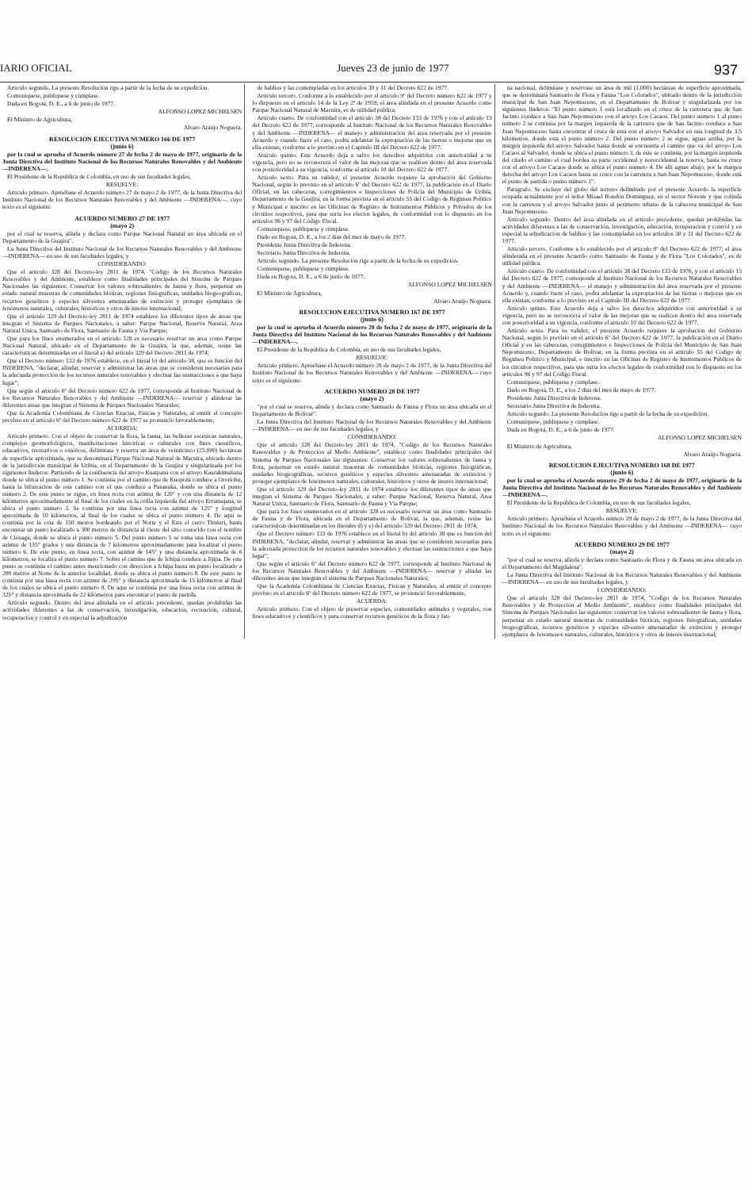IARIO OFICIAL Jueves 23 de junio de 1977 937
Artículo segundo. La presente Resolución rige a partir de la fecha de su expedición.
Comuníquese, publíquese y cúmplase.
Dada en Bogotá, D. E., a 6 de junio de 1977.
ALFONSO LOPEZ MICHELSEN
El Ministro de Agricultura,
Alvaro Araújo Noguera.
RESOLUCION EJECUTIVA NUMERO 166 DE 1977
(junio 6)
por la cual se aprueba el Acuerdo número 27 de fecha 2 de mayo de 1977, originario de la Junta Directiva del Instituto Nacional de los Recursos Naturales Renovables y del Ambiente —INDERENA—.
El Presidente de la República de Colombia, en uso de sus facultades legales,
RESUELVE:
Artículo primero. Apruébase el Acuerdo número 27 de mayo 2 de 1977, de la Junta Directiva del Instituto Nacional de los Recursos Naturales Renovables y del Ambiente —INDERENA—, cuyo texto es el siguiente:
ACUERDO NUMERO 27 DE 1977
(mayo 2)
por el cual se reserva, alinda y declara como Parque Nacional Natural un área ubicada en el Departamento de la Guajira".
La Junta Directiva del Instituto Nacional de los Recursos Naturales Renovables y del Ambiente —INDERENA— en uso de sus facultades legales, y
CONSIDERANDO:
Que el artículo 328 del Decreto-ley 2811 de 1974, "Código de los Recursos Naturales Renovables y del Ambiente, establece como finalidades principales del Sistema de Parques Nacionales las siguientes: Conservar los valores sobresalientes de fauna y flora, perpetuar en estado natural muestras de comunidades bióticas, regiones fisiográficas, unidades biogeográficas, recursos genéticos y especies silvestres amenazadas de extinción y proteger ejemplares de fenómenos naturales, culturales, históricos y otros de interés internacional;
Que el artículo 329 del Decreto-ley 2811 de 1974 establece los diferentes tipos de áreas que integran el Sistema de Parques Nacionales, a saber: Parque Nacional, Reserva Natural, Area Natural Unica, Santuario de Flora, Santuario de Fauna y Vía Parque;
Que para los fines enumerados en el artículo 328 es necesario reservar un área como Parque Nacional Natural, ubicado en el Departamento de la Guajira, la que, además, reúne las características determinadas en el literal a) del artículo 329 del Decreto 2811 de 1974;
Que el Decreto número 133 de 1976 establece, en el literal b) del artículo 38, que es función del INDERENA, "declarar, alindar, reservar y administrar las áreas que se consideren necesarias para la adecuada protección de los recursos naturales renovables y efectuar las sustracciones a que haya lugar";
Que según el artículo 6º del Decreto número 622 de 1977, corresponde al Instituto Nacional de los Recursos Naturales Renovables y del Ambiente —INDERENA— reservar y alinderar las diferentes áreas que integran el Sistema de Parques Nacionales Naturales;
Que la Academia Colombiana de Ciencias Exactas, Físicas y Naturales, al emitir el concepto previsto en el artículo 6º del Decreto número 622 de 1977 se pronunció favorablemente,
ACUERDA:
Artículo primero. Con el objeto de conservar la flora, la fauna, las bellezas escénicas naturales, complejos geomorfológicos, manifestaciones históricas o culturales con fines científicos, educativos, recreativos o estéticos, delimítase y reserva un área de veinticinco (25.000) hectáreas de superficie aproximada, que se denominará Parque Nacional Natural de Macuira, ubicado dentro de la jurisdicción municipal de Uribia, en el Departamento de la Guajira y singularizada por los siguientes linderos: Partiendo de la confluencia del arroyo Kuatpana con el arroyo Kaurakimahana donde se ubica el punto número 1. Se continúa por el camino que de Kuopohi conduce a Ororiohu, hasta la bifurcación de este camino con el que conduce a Pasanaka, donde se ubica el punto número 2. De este punto se sigue, en línea recta con azimut de 120° y con una distancia de 12 kilómetros aproximadamente al final de los cuales en la orilla izquierda del arroyo Errumajana, se ubica el punto número 3. Se continúa por una línea recta con azimut de 125° y longitud aproximada de 10 kilómetros, al final de los cuales se ubica el punto número 4. De aquí se continúa por la cota de 150 metros bordeando por el Norte y el Este el cerro Tituiuri, hasta encontrar un punto localizado a 300 metros de distancia al Oeste del sitio conocido con el nombre de Ciénaga, donde se ubica el punto número 5. Del punto número 5 se toma una línea recta con azimut de 135° grados y una distancia de 7 kilómetros aproximadamente para localizar el punto número 6. De este punto, en línea recta, con azimut de 145° y una distancia aproximada de 6 kilómetros, se localiza el punto número 7. Sobre el camino que de Ichipá conduce a Jijipa. De este punto se continúa el camino antes mencionado con dirección a Ichipa hasta un punto localizado a 200 metros al Norte de la anterior localidad, donde se ubica el punto número 8. De este punto se continúa por una línea recta con azimut de 295° y distancia aproximada de 15 kilómetros al final de los cuales se ubica el punto número 9. De aquí se continúa por una línea recta con azimut de 325° y distancia aproximada de 22 kilómetros para encontrar el punto de partida.
Artículo segundo. Dentro del área alindada en el artículo precedente, quedan prohibidas las actividades diferentes a las de conservación, investigación, educación, recreación, cultural, recuperación y control y en especial la adjudicación
de baldíos y las contempladas en los artículos 30 y 31 del Decreto 622 de 1977.
Artículo tercero. Conforme a lo establecido por el artículo 9º del Decreto número 622 de 1977 y lo dispuesto en el artículo 14 de la Ley 2ª de 1959, el área alindada en el presente Acuerdo como Parque Nacional Natural de Macuira, es de utilidad pública.
Artículo cuarto. De conformidad con el artículo 38 del Decreto 133 de 1976 y con el artículo 13 del Decreto 622 de 1977, corresponde al Instituto Nacional de los Recursos Naturales Renovables y del Ambiente —INDERENA— el manejo y administración del área reservada por el presente Acuerdo y cuando fuere el caso, podrá adelantar la expropiación de las tierras o mejoras que en ella existan, conforme a lo previsto en el Capítulo III del Decreto 622 de 1977.
Artículo quinto. Este Acuerdo deja a salvo los derechos adquiridos con anterioridad a su vigencia, pero no se reconocerá el valor de las mejoras que se realicen dentro del área reservada con posterioridad a su vigencia, conforme al artículo 10 del Decreto 622 de 1977.
Artículo sexto. Para su validez, el presente Acuerdo requiere la aprobación del Gobierno Nacional, según lo previsto en el artículo 6º del Decreto 622 de 1977, la publicación en el Diario Oficial, en las cabeceras, corregimientos e Inspecciones de Policía del Municipio de Uribia, Departamento de la Guajira, en la forma prevista en el artículo 55 del Código de Régimen Político y Municipal e inscrito en las Oficinas de Registro de Instrumentos Públicos y Privados de los circuitos respectivos, para que surta los efectos legales, de conformidad con lo dispuesto en los artículos 96 y 97 del Código Fiscal.
Comuníquese, publíquese y cúmplase.
Dado en Bogotá, D. E., a los 2 días del mes de mayo de 1977.
Presidente Junta Directiva de Inderena.
Secretario Junta Directiva de Inderena.
Artículo segundo. La presente Resolución rige a partir de la fecha de su expedición.
Comuníquese, publíquese y cúmplase.
Dada en Bogotá, D. E., a 6 de junio de 1977.
ALFONSO LOPEZ MICHELSEN
El Ministro de Agricultura,
Alvaro Araújo Noguera.
RESOLUCION EJECUTIVA NUMERO 167 DE 1977
(junio 6)
por la cual se aprueba el Acuerdo número 28 de fecha 2 de mayo de 1977, originario de la Junta Directiva del Instituto Nacional de los Recursos Naturales Renovables y del Ambiente —INDERENA—.
El Presidente de la República de Colombia, en uso de sus facultades legales,
RESUELVE:
Artículo primero. Apruébase el Acuerdo número 28 de mayo 2 de 1977, de la Junta Directiva del Instituto Nacional de los Recursos Naturales Renovables y del Ambiente —INDERENA— cuyo texto es el siguiente:
ACUERDO NUMERO 28 DE 1977
(mayo 2)
"por el cual se reserva, alinda y declara como Santuario de Fauna y Flora un área ubicada en el Departamento de Bolívar".
La Junta Directiva del Instituto Nacional de los Recursos Naturales Renovables y del Ambiente —INDERENA— en uso de sus facultades legales, y
CONSIDERANDO:
Que el artículo 328 del Decreto-ley 2811 de 1974, "Código de los Recursos Naturales Renovables y de Protección al Medio Ambiente", establece como finalidades principales del Sistema de Parques Nacionales las siguientes: Conservar los valores sobresalientes de fauna y flora, perpetuar en estado natural muestras de comunidades bióticas, regiones fisiográficas, unidades biogeográficas, recursos genéticos y especies silvestres amenazadas de extinción y proteger ejemplares de fenómenos naturales, culturales, históricos y otros de interés internacional;
Que el artículo 329 del Decreto-ley 2811 de 1974 establece los diferentes tipos de áreas que integran el Sistema de Parques Nacionales, a saber: Parque Nacional, Reserva Natural, Area Natural Unica, Santuario de Flora, Santuario de Fauna y Vía Parque;
Que para los fines enumerados en el artículo 328 es necesario reservar un área como Santuario de Fauna y de Flora, ubicada en el Departamento de Bolívar, la que, además, reúne las características determinadas en los literales d) y e) del artículo 329 del Decreto 2811 de 1974;
Que el Decreto número 133 de 1976 establece en el literal b) del artículo 38 que es función del INDERENA, "declarar, alindar, reservar y administrar las áreas que se consideren necesarias para la adecuada protección de los recursos naturales renovables y efectuar las sustracciones a que haya lugar";
Que según el artículo 6º del Decreto número 622 de 1977, corresponde al Instituto Nacional de los Recursos Naturales Renovables y del Ambiente —INDERENA— reservar y alindar las diferentes áreas que integran el sistema de Parques Nacionales Naturales;
Que la Academia Colombiana de Ciencias Exactas, Físicas y Naturales, al emitir el concepto previsto en el artículo 6º del Decreto número 622 de 1977, se pronunció favorablemente,
ACUERDA:
Artículo primero. Con el objeto de preservar especies, comunidades animales y vegetales, con fines educativos y científicos y para conservar recursos genéticos de la flora y fau-
na nacional, delimítase y resérvase un área de mil (1.000) hectáreas de superficie aproximada, que se denominará Santuario de Flora y Fauna "Los Colorados", ubicado dentro de la jurisdicción municipal de San Juan Nepomuceno, en el Departamento de Bolívar y singularizada por los siguientes linderos: "El punto número 1 está localizado en el cruce de la carretera que de San Jacinto conduce a San Juan Nepomuceno con el arroyo Los Cacaos. Del punto número 1 al punto número 2 se continúa por la margen izquierda de la carretera que de San Jacinto conduce a San Juan Nepomuceno hasta encontrar el cruce de ésta con el arroyo Salvador en una longitud de 3.5 kilómetros, donde está el punto número 2. Del punto número 2 se sigue, aguas arriba, por la margen izquierda del arroyo Salvador hasta donde se encuentra el camino que va del arroyo Los Cacaos al Salvador, donde se ubica el punto número 3. de éste se continúa, por la margen izquierda del citado el camino el cual bordea su parte occidental y noroccidental la reserva, hasta su cruce con el arroyo Los Cacaos donde se ubica el punto número 4. De allí aguas abajo, por la margen derecha del arroyo Los Cacaos hasta su cruce con la carretera a San Juan Nepomuceno, donde está el punto de partida o punto número 1".
Parágrafo. Se excluye del globo del terreno delimitado por el presente Acuerdo la superficie ocupada actualmente por el señor Misael Rondón Domínguez, en el sector Noreste y que colinda con la carretera y el arroyo Salvador junto al perímetro urbano de la cabecera municipal de San Juan Nepomuceno.
Artículo segundo. Dentro del área alindada en el artículo precedente, quedan prohibidas las actividades diferentes a las de conservación, investigación, educación, recuperación y control y en especial la adjudicación de baldíos y las contempladas en los artículos 30 y 31 del Decreto 622 de 1977.
Artículo tercero. Conforme a lo establecido por el artículo 9º del Decreto 622 de 1977, el área alinderada en el presente Acuerdo como Santuario de Fauna y de Flora "Los Colorados", es de utilidad pública.
Artículo cuarto. De conformidad con el artículo 38 del Decreto 133 de 1976, y con el artículo 13 del Decreto 622 de 1977, corresponde al Instituto Nacional de los Recursos Naturales Renovables y del Ambiente —INDERENA— el manejo y administración del área reservada por el presente Acuerdo y, cuando fuere el caso, podrá adelantar la expropiación de las tierras o mejoras que en ella existan, conforme a lo previsto en el Capítulo III del Decreto 622 de 1977.
Artículo quinto. Este Acuerdo deja a salvo los derechos adquiridos con anterioridad a su vigencia, pero no se reconocerá el valor de las mejoras que se realicen dentro del área reservada con posterioridad a su vigencia, conforme el artículo 10 del Decreto 622 de 1977.
Artículo sexto. Para su validez, el presente Acuerdo requiere la aprobación del Gobierno Nacional, según lo previsto en el artículo 6º del Decreto 622 de 1977, la publicación en el Diario Oficial y en las cabeceras, corregimientos e Inspecciones de Policía del Municipio de San Juan Nepomuceno, Departamento de Bolívar, en la forma prevista en el artículo 55 del Código de Régimen Político y Municipal, e inscrito en las Oficinas de Registro de Instrumentos Públicos de los circuitos respectivos, para que surta los efectos legales de conformidad con lo dispuesto en los artículos 96 y 97 del Código Fiscal.
Comuníquese, publíquese y cúmplase.
Dado en Bogotá, D. E., a los 2 días del mes de mayo de 1977.
Presidente Junta Directiva de Inderena.
Secretario Junta Directiva de Inderena.
Artículo segundo. La presente Resolución rige a partir de la fecha de su expedición.
Comuníquese, publíquese y cúmplase.
Dada en Bogotá, D. E., a 6 de junio de 1977.
ALFONSO LOPEZ MICHELSEN
El Ministro de Agricultura,
Alvaro Araújo Noguera.
RESOLUCION EJECUTIVA NUMERO 168 DE 1977
(junio 6)
por la cual se aprueba el Acuerdo número 29 de fecha 2 de mayo de 1977, originario de la Junta Directiva del Instituto Nacional de los Recursos Naturales Renovables y del Ambiente —INDERENA—.
El Presidente de la República de Colombia, en uso de sus facultades legales,
RESUELVE:
Artículo primero. Apruébase el Acuerdo número 29 de mayo 2 de 1977, de la Junta Directiva del Instituto Nacional de los Recursos Naturales Renovables y del Ambiente —INDERENA— cuyo texto es el siguiente:
ACUERDO NUMERO 29 DE 1977
(mayo 2)
"por el cual se reserva, alinda y declara como Santuario de Flora y de Fauna un área ubicada en el Departamento del Magdalena".
La Junta Directiva del Instituto Nacional de los Recursos Naturales Renovables y del Ambiente —INDERENA— en uso de sus facultades legales, y
CONSIDERANDO:
Que el artículo 328 del Decreto-ley 2811 de 1974, "Código de los Recursos Naturales Renovables y de Protección al Medio Ambiente", establece como finalidades principales del Sistema de Parques Nacionales las siguientes: conservar los valores sobresalientes de fauna y flora, perpetuar en estado natural muestras de comunidades bióticas, regiones fisiográficas, unidades biogeográficas, recursos genéticos y especies silvestres amenazadas de extinción y proteger ejemplares de fenómenos naturales, culturales, históricos y otros de interés internacional;